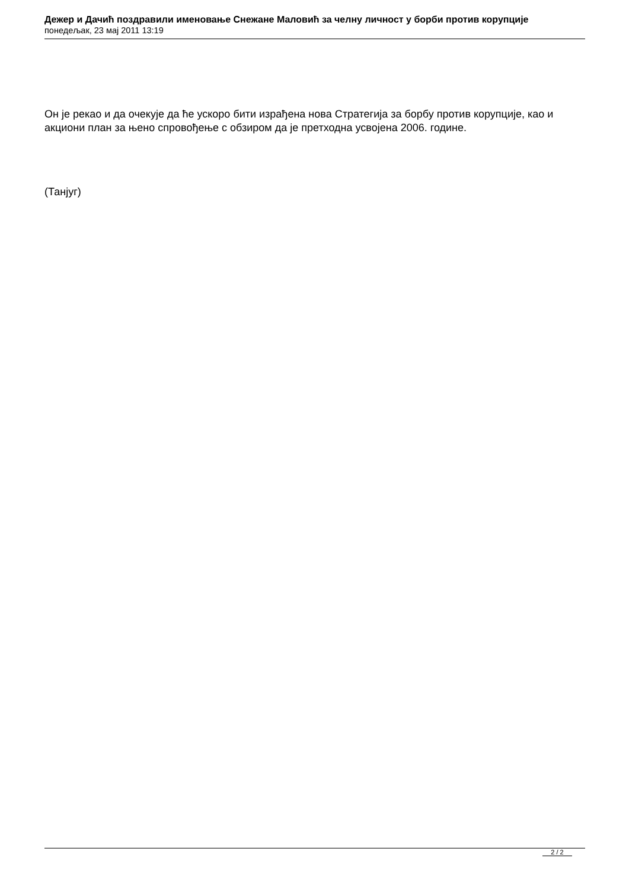Дежер и Дачић поздравили именовање Снежане Маловић за челну личност у борби против корупције
понедељак, 23 мај 2011 13:19
Он је рекао и да очекује да ће ускоро бити израђена нова Стратегија за борбу против корупције, као и акциони план за њено спровођење с обзиром да је претходна усвојена 2006. године.
(Танјуг)
2 / 2